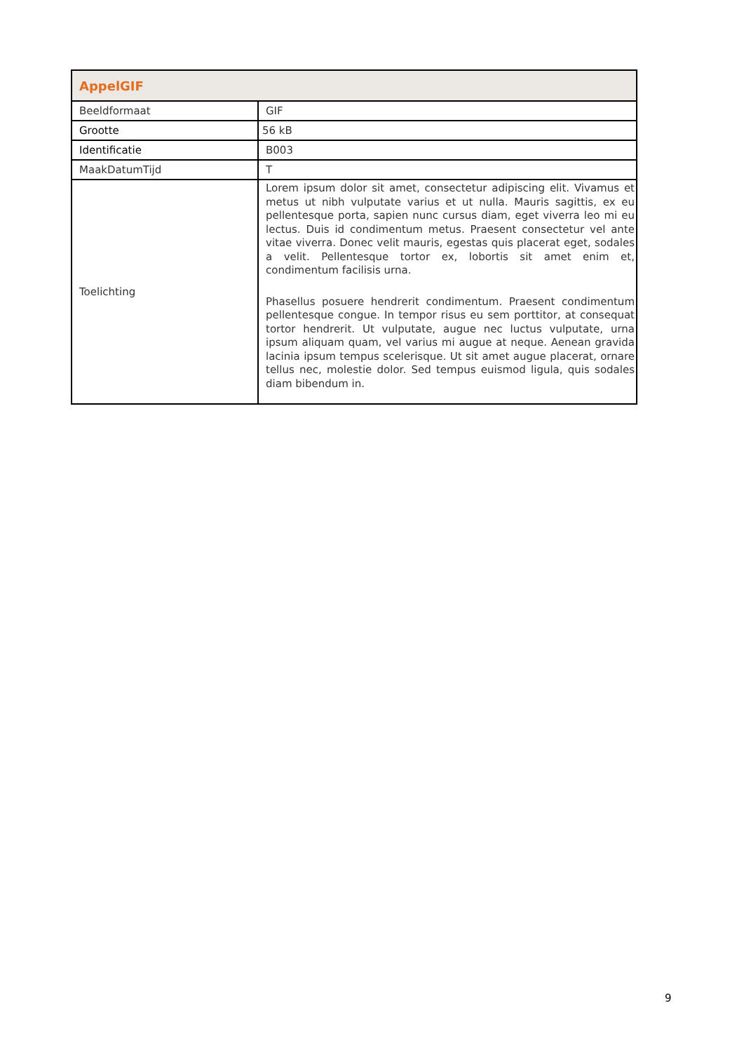| AppelGIF | |
| --- | --- |
| Beeldformaat | GIF |
| Grootte | 56 kB |
| Identificatie | B003 |
| MaakDatumTijd | T |
| Toelichting | Lorem ipsum dolor sit amet, consectetur adipiscing elit. Vivamus et metus ut nibh vulputate varius et ut nulla. Mauris sagittis, ex eu pellentesque porta, sapien nunc cursus diam, eget viverra leo mi eu lectus. Duis id condimentum metus. Praesent consectetur vel ante vitae viverra. Donec velit mauris, egestas quis placerat eget, sodales a velit. Pellentesque tortor ex, lobortis sit amet enim et, condimentum facilisis urna. Phasellus posuere hendrerit condimentum. Praesent condimentum pellentesque congue. In tempor risus eu sem porttitor, at consequat tortor hendrerit. Ut vulputate, augue nec luctus vulputate, urna ipsum aliquam quam, vel varius mi augue at neque. Aenean gravida lacinia ipsum tempus scelerisque. Ut sit amet augue placerat, ornare tellus nec, molestie dolor. Sed tempus euismod ligula, quis sodales diam bibendum in. |
9